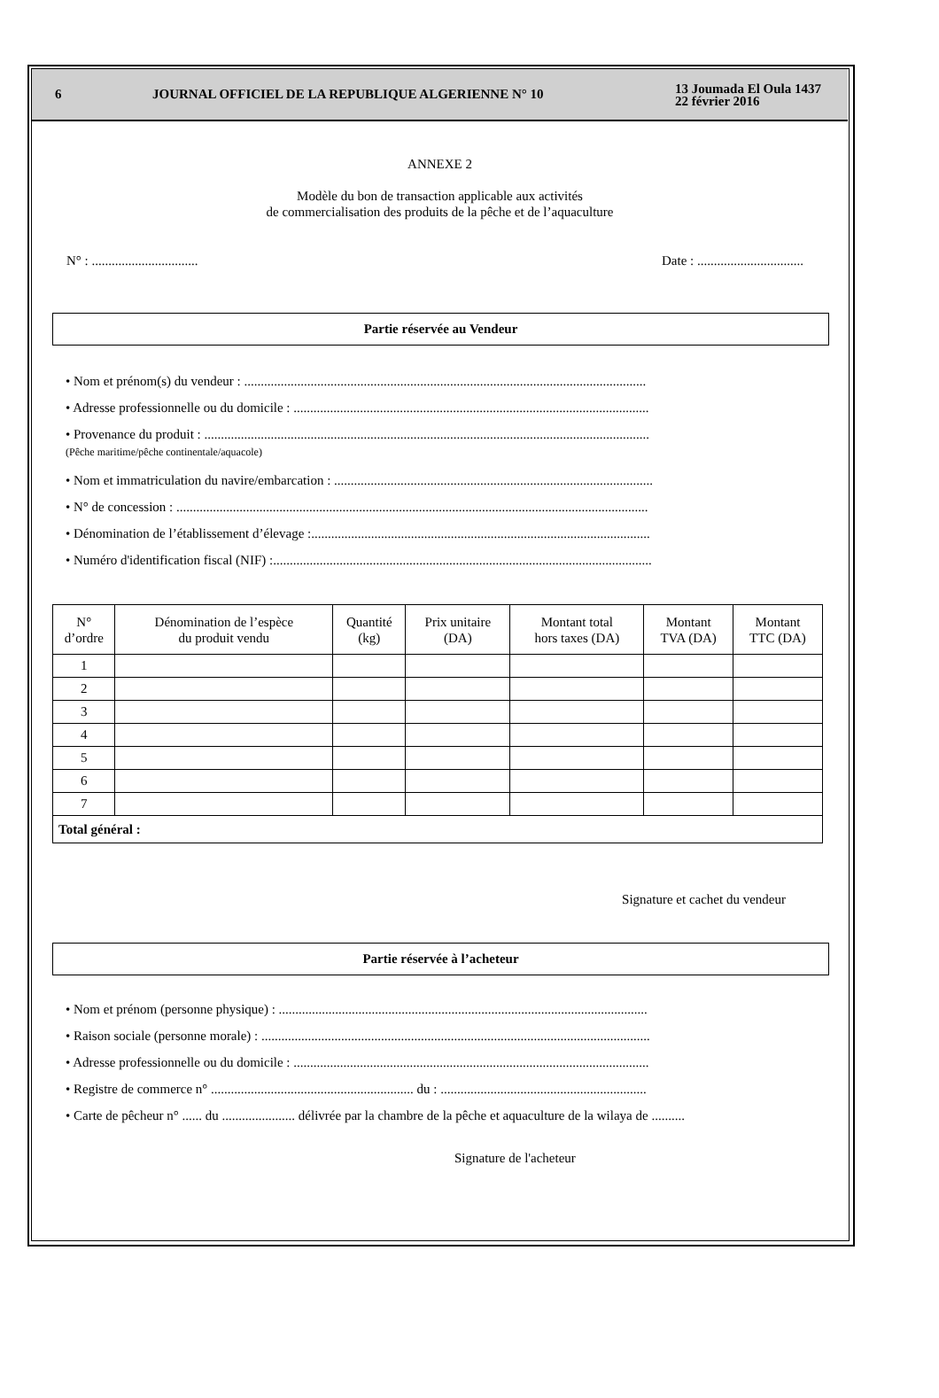6 JOURNAL OFFICIEL DE LA REPUBLIQUE ALGERIENNE N° 10
13 Joumada El Oula 1437
22 février 2016
ANNEXE 2
Modèle du bon de transaction applicable aux activités
de commercialisation des produits de la pêche et de l’aquaculture
N° : ................................ Date : ................................
Partie réservée au Vendeur
• Nom et prénom(s) du vendeur : .........................................................................................................................
• Adresse professionnelle ou du domicile : ...........................................................................................................
• Provenance du produit : ......................................................................................................................................
(Pêche maritime/pêche continentale/aquacole)
• Nom et immatriculation du navire/embarcation : ................................................................................................
• N° de concession : ..............................................................................................................................................
• Dénomination de l’établissement d’élevage :......................................................................................................
• Numéro d'identification fiscal (NIF) :..................................................................................................................
| N° d’ordre | Dénomination de l’espèce du produit vendu | Quantité (kg) | Prix unitaire (DA) | Montant total hors taxes (DA) | Montant TVA (DA) | Montant TTC (DA) |
| --- | --- | --- | --- | --- | --- | --- |
| 1 | | | | | | |
| 2 | | | | | | |
| 3 | | | | | | |
| 4 | | | | | | |
| 5 | | | | | | |
| 6 | | | | | | |
| 7 | | | | | | |
| Total général : | | | | | | |
Signature et cachet du vendeur
Partie réservée à l’acheteur
• Nom et prénom (personne physique) : ...............................................................................................................
• Raison sociale (personne morale) : .....................................................................................................................
• Adresse professionnelle ou du domicile : ...........................................................................................................
• Registre de commerce n° ............................................................. du : ..............................................................
• Carte de pêcheur n° ...... du ...................... délivrée par la chambre de la pêche et aquaculture de la wilaya de ..........
Signature de l'acheteur